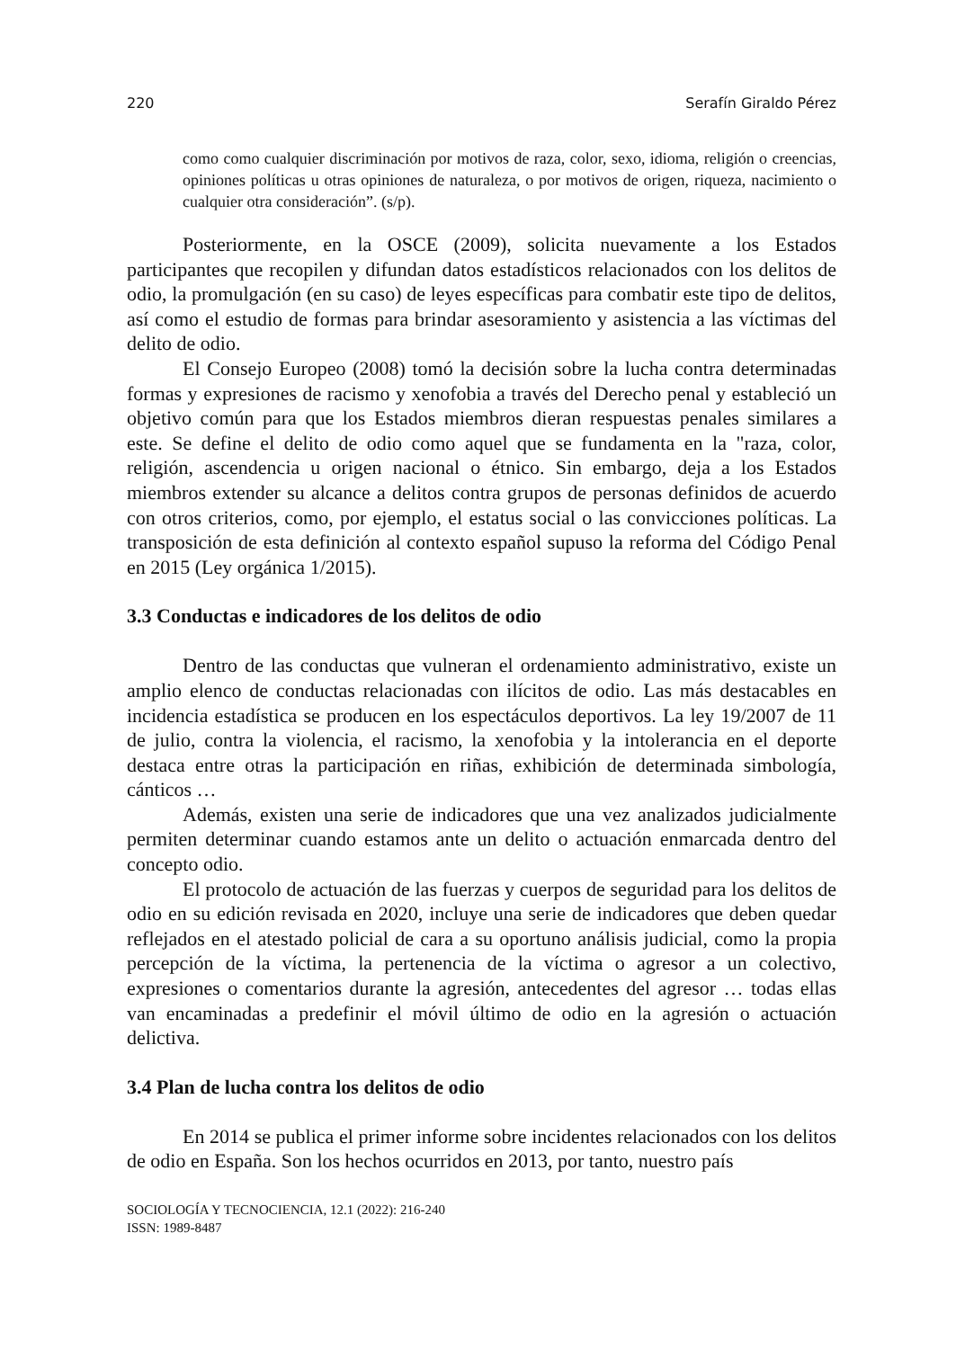220 Serafín Giraldo Pérez
como como cualquier discriminación por motivos de raza, color, sexo, idioma, religión o creencias, opiniones políticas u otras opiniones de naturaleza, o por motivos de origen, riqueza, nacimiento o cualquier otra consideración”. (s/p).
Posteriormente, en la OSCE (2009), solicita nuevamente a los Estados participantes que recopilen y difundan datos estadísticos relacionados con los delitos de odio, la promulgación (en su caso) de leyes específicas para combatir este tipo de delitos, así como el estudio de formas para brindar asesoramiento y asistencia a las víctimas del delito de odio.
El Consejo Europeo (2008) tomó la decisión sobre la lucha contra determinadas formas y expresiones de racismo y xenofobia a través del Derecho penal y estableció un objetivo común para que los Estados miembros dieran respuestas penales similares a este. Se define el delito de odio como aquel que se fundamenta en la "raza, color, religión, ascendencia u origen nacional o étnico. Sin embargo, deja a los Estados miembros extender su alcance a delitos contra grupos de personas definidos de acuerdo con otros criterios, como, por ejemplo, el estatus social o las convicciones políticas. La transposición de esta definición al contexto español supuso la reforma del Código Penal en 2015 (Ley orgánica 1/2015).
3.3 Conductas e indicadores de los delitos de odio
Dentro de las conductas que vulneran el ordenamiento administrativo, existe un amplio elenco de conductas relacionadas con ilícitos de odio. Las más destacables en incidencia estadística se producen en los espectáculos deportivos. La ley 19/2007 de 11 de julio, contra la violencia, el racismo, la xenofobia y la intolerancia en el deporte destaca entre otras la participación en riñas, exhibición de determinada simbología, cánticos …
Además, existen una serie de indicadores que una vez analizados judicialmente permiten determinar cuando estamos ante un delito o actuación enmarcada dentro del concepto odio.
El protocolo de actuación de las fuerzas y cuerpos de seguridad para los delitos de odio en su edición revisada en 2020, incluye una serie de indicadores que deben quedar reflejados en el atestado policial de cara a su oportuno análisis judicial, como la propia percepción de la víctima, la pertenencia de la víctima o agresor a un colectivo, expresiones o comentarios durante la agresión, antecedentes del agresor … todas ellas van encaminadas a predefinir el móvil último de odio en la agresión o actuación delictiva.
3.4 Plan de lucha contra los delitos de odio
En 2014 se publica el primer informe sobre incidentes relacionados con los delitos de odio en España. Son los hechos ocurridos en 2013, por tanto, nuestro país
SOCIOLOGÍA Y TECNOCIENCIA, 12.1 (2022): 216-240
ISSN: 1989-8487